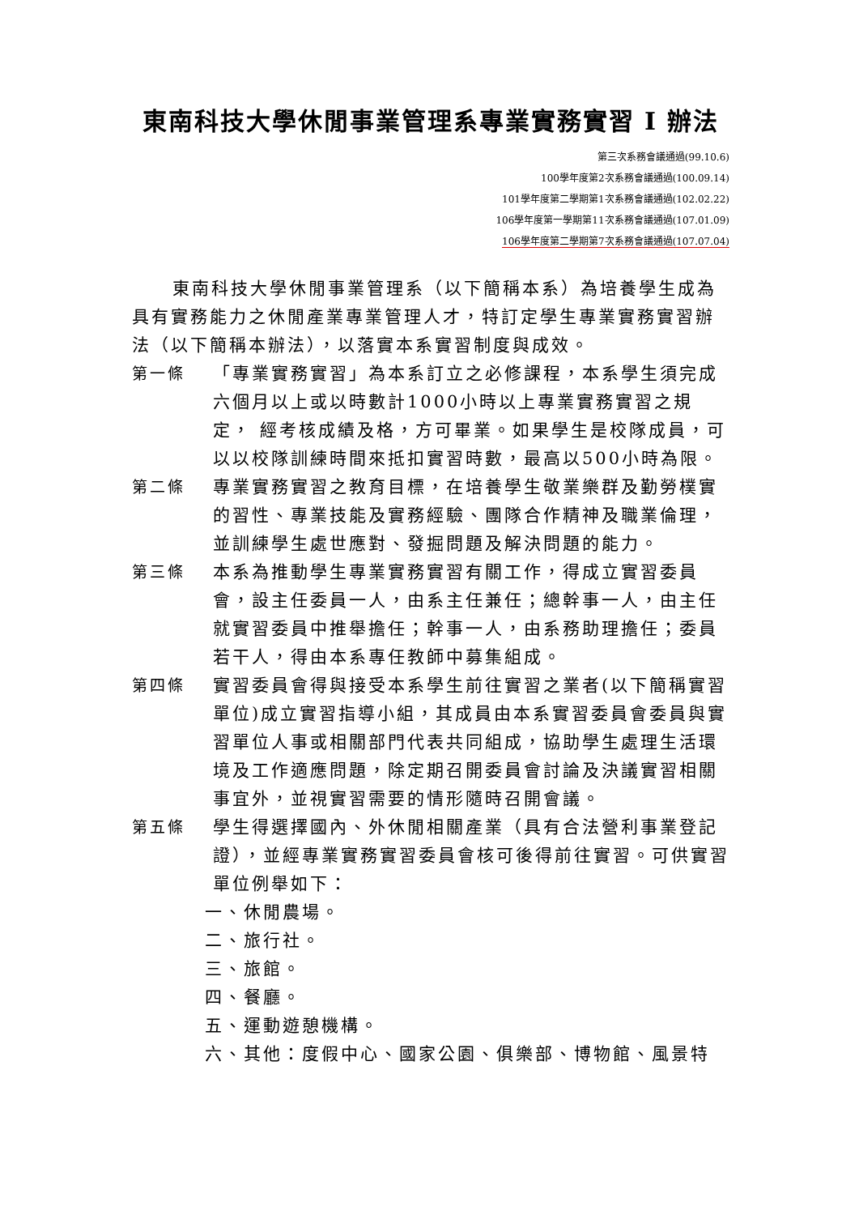東南科技大學休閒事業管理系專業實務實習 I 辦法
第三次系務會議通過(99.10.6)
100學年度第2次系務會議通過(100.09.14)
101學年度第二學期第1次系務會議通過(102.02.22)
106學年度第一學期第11次系務會議通過(107.01.09)
106學年度第二學期第7次系務會議通過(107.07.04)
東南科技大學休閒事業管理系（以下簡稱本系）為培養學生成為具有實務能力之休閒產業專業管理人才，特訂定學生專業實務實習辦法（以下簡稱本辦法），以落實本系實習制度與成效。
第一條 「專業實務實習」為本系訂立之必修課程，本系學生須完成六個月以上或以時數計1000小時以上專業實務實習之規定， 經考核成績及格，方可畢業。如果學生是校隊成員，可以以校隊訓練時間來抵扣實習時數，最高以500小時為限。
第二條 專業實務實習之教育目標，在培養學生敬業樂群及勤勞樸實的習性、專業技能及實務經驗、團隊合作精神及職業倫理，並訓練學生處世應對、發掘問題及解決問題的能力。
第三條 本系為推動學生專業實務實習有關工作，得成立實習委員會，設主任委員一人，由系主任兼任；總幹事一人，由主任就實習委員中推舉擔任；幹事一人，由系務助理擔任；委員若干人，得由本系專任教師中募集組成。
第四條 實習委員會得與接受本系學生前往實習之業者(以下簡稱實習單位)成立實習指導小組，其成員由本系實習委員會委員與實習單位人事或相關部門代表共同組成，協助學生處理生活環境及工作適應問題，除定期召開委員會討論及決議實習相關事宜外，並視實習需要的情形隨時召開會議。
第五條 學生得選擇國內、外休閒相關產業（具有合法營利事業登記證），並經專業實務實習委員會核可後得前往實習。可供實習單位例舉如下：
一、休閒農場。
二、旅行社。
三、旅館。
四、餐廳。
五、運動遊憩機構。
六、其他：度假中心、國家公園、俱樂部、博物館、風景特